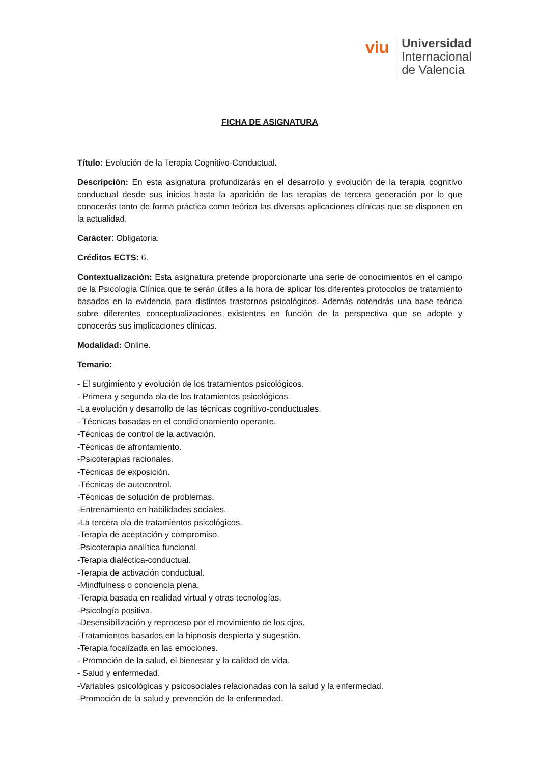viu
Universidad
Internacional
de Valencia
FICHA DE ASIGNATURA
Título: Evolución de la Terapia Cognitivo-Conductual.
Descripción: En esta asignatura profundizarás en el desarrollo y evolución de la terapia cognitivo conductual desde sus inicios hasta la aparición de las terapias de tercera generación por lo que conocerás tanto de forma práctica como teórica las diversas aplicaciones clínicas que se disponen en la actualidad.
Carácter: Obligatoria.
Créditos ECTS: 6.
Contextualización: Esta asignatura pretende proporcionarte una serie de conocimientos en el campo de la Psicología Clínica que te serán útiles a la hora de aplicar los diferentes protocolos de tratamiento basados en la evidencia para distintos trastornos psicológicos. Además obtendrás una base teórica sobre diferentes conceptualizaciones existentes en función de la perspectiva que se adopte y conocerás sus implicaciones clínicas.
Modalidad: Online.
Temario:
- El surgimiento y evolución de los tratamientos psicológicos.
- Primera y segunda ola de los tratamientos psicológicos.
-La evolución y desarrollo de las técnicas cognitivo-conductuales.
- Técnicas basadas en el condicionamiento operante.
-Técnicas de control de la activación.
-Técnicas de afrontamiento.
-Psicoterapias racionales.
-Técnicas de exposición.
-Técnicas de autocontrol.
-Técnicas de solución de problemas.
-Entrenamiento en habilidades sociales.
-La tercera ola de tratamientos psicológicos.
-Terapia de aceptación y compromiso.
-Psicoterapia analítica funcional.
-Terapia dialéctica-conductual.
-Terapia de activación conductual.
-Mindfulness o conciencia plena.
-Terapia basada en realidad virtual y otras tecnologías.
-Psicología positiva.
-Desensibilización y reproceso por el movimiento de los ojos.
-Tratamientos basados en la hipnosis despierta y sugestión.
-Terapia focalizada en las emociones.
- Promoción de la salud, el bienestar y la calidad de vida.
- Salud y enfermedad.
-Variables psicológicas y psicosociales relacionadas con la salud y la enfermedad.
-Promoción de la salud y prevención de la enfermedad.